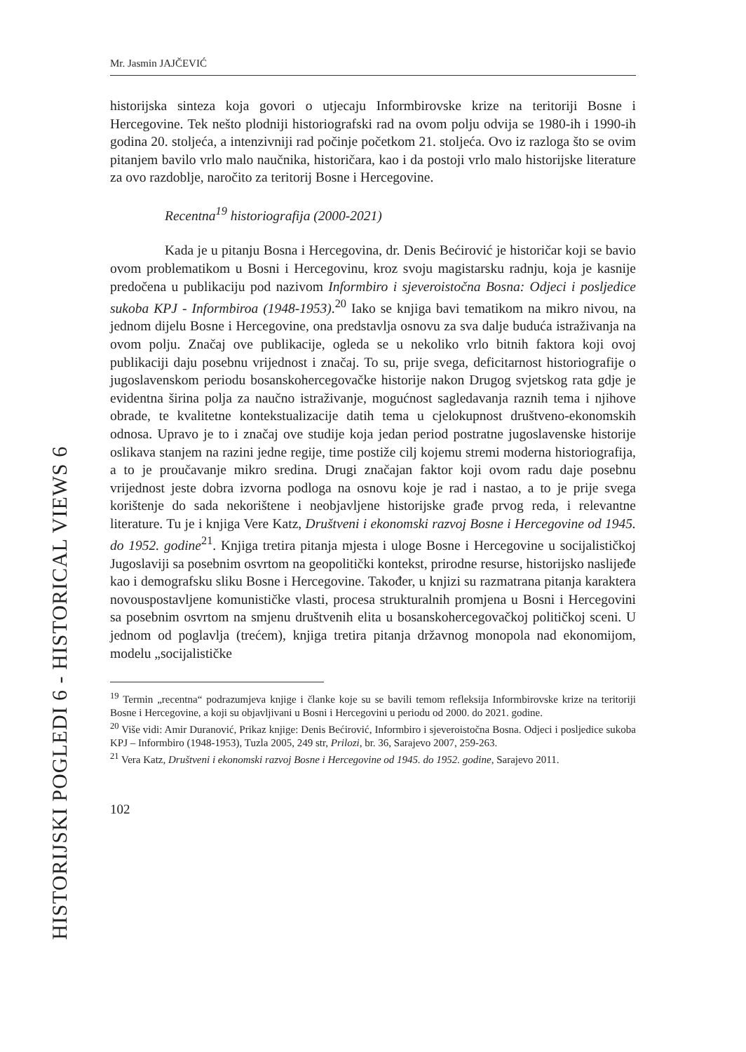HISTORIJSKI POGLEDI 6 - HISTORICAL VIEWS 6
Mr. Jasmin JAJČEVIĆ
historijska sinteza koja govori o utjecaju Informbirovske krize na teritoriji Bosne i Hercegovine. Tek nešto plodniji historiografski rad na ovom polju odvija se 1980-ih i 1990-ih godina 20. stoljeća, a intenzivniji rad počinje početkom 21. stoljeća. Ovo iz razloga što se ovim pitanjem bavilo vrlo malo naučnika, historičara, kao i da postoji vrlo malo historijske literature za ovo razdoblje, naročito za teritorij Bosne i Hercegovine.
Recentna<sup>19</sup> historiografija (2000-2021)
Kada je u pitanju Bosna i Hercegovina, dr. Denis Bećirović je historičar koji se bavio ovom problematikom u Bosni i Hercegovinu, kroz svoju magistarsku radnju, koja je kasnije predočena u publikaciju pod nazivom Informbiro i sjeveroistočna Bosna: Odjeci i posljedice sukoba KPJ - Informbiroa (1948-1953).<sup>20</sup> Iako se knjiga bavi tematikom na mikro nivou, na jednom dijelu Bosne i Hercegovine, ona predstavlja osnovu za sva dalje buduća istraživanja na ovom polju. Značaj ove publikacije, ogleda se u nekoliko vrlo bitnih faktora koji ovoj publikaciji daju posebnu vrijednost i značaj. To su, prije svega, deficitarnost historiografije o jugoslavenskom periodu bosanskohercegovačke historije nakon Drugog svjetskog rata gdje je evidentna širina polja za naučno istraživanje, mogućnost sagledavanja raznih tema i njihove obrade, te kvalitetne kontekstualizacije datih tema u cjelokupnost društveno-ekonomskih odnosa. Upravo je to i značaj ove studije koja jedan period postratne jugoslavenske historije oslikava stanjem na razini jedne regije, time postiže cilj kojemu stremi moderna historiografija, a to je proučavanje mikro sredina. Drugi značajan faktor koji ovom radu daje posebnu vrijednost jeste dobra izvorna podloga na osnovu koje je rad i nastao, a to je prije svega korištenje do sada nekorištene i neobjavljene historijske građe prvog reda, i relevantne literature. Tu je i knjiga Vere Katz, Društveni i ekonomski razvoj Bosne i Hercegovine od 1945. do 1952. godine<sup>21</sup>. Knjiga tretira pitanja mjesta i uloge Bosne i Hercegovine u socijalističkoj Jugoslaviji sa posebnim osvrtom na geopolitički kontekst, prirodne resurse, historijsko naslijeđe kao i demografsku sliku Bosne i Hercegovine. Također, u knjizi su razmatrana pitanja karaktera novouspostavljene komunističke vlasti, procesa strukturalnih promjena u Bosni i Hercegovini sa posebnim osvrtom na smjenu društvenih elita u bosanskohercegovačkoj političkoj sceni. U jednom od poglavlja (trećem), knjiga tretira pitanja državnog monopola nad ekonomijom, modelu „socijalističke
<sup>19</sup> Termin „recentna“ podrazumjeva knjige i članke koje su se bavili temom refleksija Informbirovske krize na teritoriji Bosne i Hercegovine, a koji su objavljivani u Bosni i Hercegovini u periodu od 2000. do 2021. godine.
<sup>20</sup> Više vidi: Amir Duranović, Prikaz knjige: Denis Bećirović, Informbiro i sjeveroistočna Bosna. Odjeci i posljedice sukoba KPJ – Informbiro (1948-1953), Tuzla 2005, 249 str, Prilozi, br. 36, Sarajevo 2007, 259-263.
<sup>21</sup> Vera Katz, Društveni i ekonomski razvoj Bosne i Hercegovine od 1945. do 1952. godine, Sarajevo 2011.
102